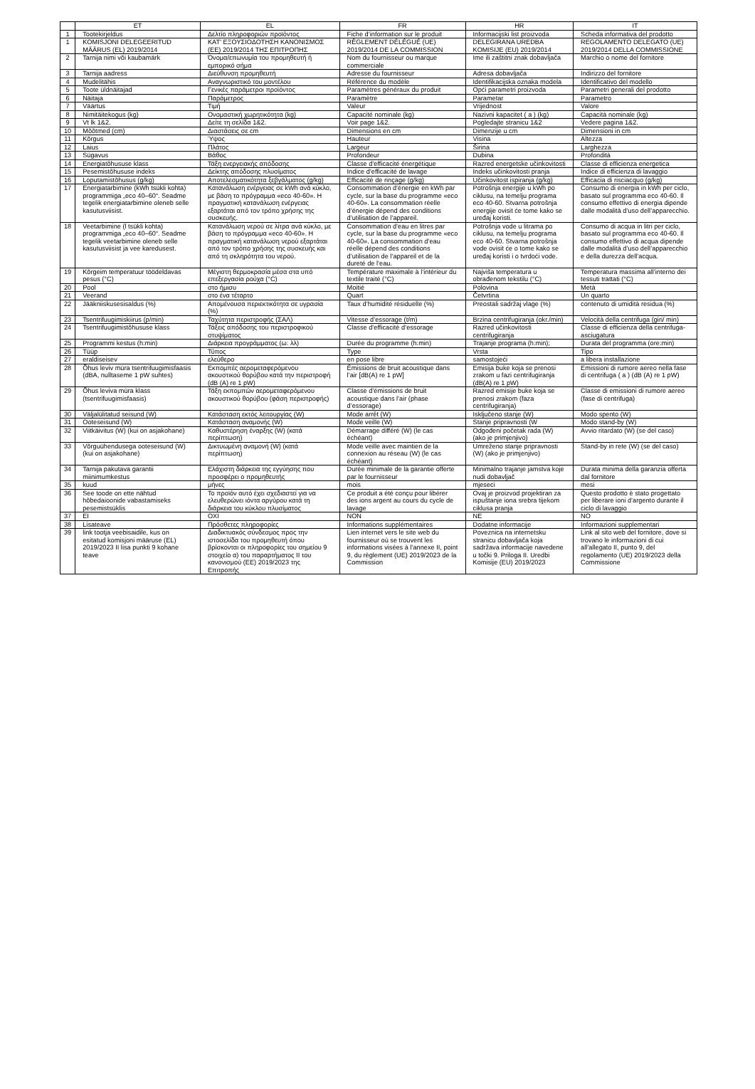| | ET | EL | FR | HR | IT |
| --- | --- | --- | --- | --- | --- |
| 1 | Tootekirjeldus | Δελτίο πληροφοριών προϊόντος | Fiche d’information sur le produit | Informacijski list proizvoda | Scheda informativa del prodotto |
| 1 | KOMISJONI DELEGEERITUD MÄÄRUS (EL) 2019/2014 | ΚΑΤ' ΕΞΟΥΣΙΟΔΟΤΗΣΗ ΚΑΝΟΝΙΣΜΟΣ (ΕΕ) 2019/2014 ΤΗΣ ΕΠΙΤΡΟΠΗΣ | RÈGLEMENT DÉLÉGUÉ (UE) 2019/2014 DE LA COMMISSION | DELEGIRANA UREDBA KOMISIJE (EU) 2019/2014 | REGOLAMENTO DELEGATO (UE) 2019/2014 DELLA COMMISSIONE |
| 2 | Tarnija nimi või kaubamärk | Όνομα/επωνυμία του προμηθευτή ή εμπορικό σήμα | Nom du fournisseur ou marque commerciale | Ime ili zaštitni znak dobavljača | Marchio o nome del fornitore |
| 3 | Tarnija aadress | Διεύθυνση προμηθευτή | Adresse du fournisseur | Adresa dobavljača | Indirizzo del fornitore |
| 4 | Mudelitähis | Αναγνωριστικό του μοντέλου | Référence du modèle | Identifikacijska oznaka modela | Identificativo del modello |
| 5 | Toote üldnäitajad | Γενικές παράμετροι προϊόντος | Paramètres généraux du produit | Opći parametri proizvoda | Parametri generali del prodotto |
| 6 | Näitaja | Παράμετρος | Paramètre | Parametar | Parametro |
| 7 | Väärtus | Τιμή | Valeur | Vrijednost | Valore |
| 8 | Nimitäitekogus (kg) | Ονομαστική χωρητικότητα (kg) | Capacité nominale (kg) | Nazivni kapacitet ( a ) (kg) | Capacità nominale (kg) |
| 9 | Vt lk 1&2. | Δείτε τη σελίδα 1&2. | Voir page 1&2. | Pogledajte stranicu 1&2 | Vedere pagina 1&2. |
| 10 | Mõõtmed (cm) | Διαστάσεις σε cm | Dimensions en cm | Dimenzije u cm | Dimensioni in cm |
| 11 | Kõrgus | Ύψος | Hauteur | Visina | Altezza |
| 12 | Laius | Πλάτος | Largeur | Širina | Larghezza |
| 13 | Sügavus | Βάθος | Profondeur | Dubina | Profondità |
| 14 | Energiatõhususe klass | Τάξη ενεργειακής απόδοσης | Classe d’efficacité énergétique | Razred energetske učinkovitosti | Classe di efficienza energetica |
| 15 | Pesemistõhususe indeks | Δείκτης απόδοσης πλυσίματος | Indice d’efficacité de lavage | Indeks učinkovitosti pranja | Indice di efficienza di lavaggio |
| 16 | Loputamistõhusus (g/kg) | Αποτελεσματικότητα ξεβγάλματος (g/kg) | Efficacité de rinçage (g/kg) | Učinkovitost ispiranja (g/kg) | Efficacia di risciacquo (g/kg) |
| 17 | Energiatarbimine (kWh tsükli kohta) programmiga „eco 40–60“. Seadme tegelik energiatarbimine oleneb selle kasutusviisist. | Κατανάλωση ενέργειας σε kWh ανά κύκλο, με βάση το πρόγραμμα «eco 40-60». Η πραγματική κατανάλωση ενέργειας εξαρτάται από τον τρόπο χρήσης της συσκευής. | Consommation d’énergie en kWh par cycle, sur la base du programme «eco 40-60». La consommation réelle d’énergie dépend des conditions d’utilisation de l’appareil. | Potrošnja energije u kWh po ciklusu, na temelju programa eco 40-60. Stvarna potrošnja energije ovisit će tome kako se uređaj koristi. | Consumo di energia in kWh per ciclo, basato sul programma eco 40-60. Il consumo effettivo di energia dipende dalle modalità d’uso dell’apparecchio. |
| 18 | Veetarbimine (l tsükli kohta) programmiga „eco 40–60“. Seadme tegelik veetarbimine oleneb selle kasutusviisist ja vee karedusest. | Κατανάλωση νερού σε λίτρα ανά κύκλο, με βάση το πρόγραμμα «eco 40-60». Η πραγματική κατανάλωση νερού εξαρτάται από τον τρόπο χρήσης της συσκευής και από τη σκληρότητα του νερού. | Consommation d’eau en litres par cycle, sur la base du programme «eco 40-60». La consommation d’eau réelle dépend des conditions d’utilisation de l’appareil et de la dureté de l’eau. | Potrošnja vode u litrama po ciklusu, na temelju programa eco 40-60. Stvarna potrošnja vode ovisit će o tome kako se uređaj koristi i o tvrdoći vode. | Consumo di acqua in litri per ciclo, basato sul programma eco 40-60. Il consumo effettivo di acqua dipende dalle modalità d’uso dell’apparecchio e della durezza dell’acqua. |
| 19 | Kõrgeim temperatuur töödeldavas pesus (°C) | Μέγιστη θερμοκρασία μέσα στα υπό επεξεργασία ρούχα (°C) | Température maximale à l’intérieur du textile traité (°C) | Najviša temperatura u obrađenom tekstilu (°C) | Temperatura massima all’interno dei tessuti trattati (°C) |
| 20 | Pool | στο ήμισυ | Moitié | Polovina | Metà |
| 21 | Veerand | στο ένα τέταρτο | Quart | Četvrtina | Un quarto |
| 22 | Jääkniiskusesisaldus (%) | Απομένουσα περιεκτικότητα σε υγρασία (%) | Taux d’humidité résiduelle (%) | Preostali sadržaj vlage (%) | contenuto di umidità residua (%) |
| 23 | Tsentrifuugimiskiirus (p/min) | Ταχύτητα περιστροφής (ΣΑΛ) | Vitesse d’essorage (t/m) | Brzina centrifugiranja (okr./min) | Velocità della centrifuga (giri/ min) |
| 24 | Tsentrifuugimistõhususe klass | Τάξεις απόδοσης του περιστροφικού στυψίματος | Classe d’efficacité d’essorage | Razred učinkovitosti centrifugiranja | Classe di efficienza della centrifuga-asciugatura |
| 25 | Programmi kestus (h:min) | Διάρκεια προγράμματος (ω: λλ) | Durée du programme (h:min) | Trajanje programa (h:min); | Durata del programma (ore:min) |
| 26 | Tüüp | Τύπος | Type | Vrsta | Tipo |
| 27 | eraldiseisev | ελεύθερο | en pose libre | samostojeći | a libera installazione |
| 28 | Õhus leviv müra tsentrifuugimisfaasis (dBA, nulltaseme 1 pW suhtes) | Εκπομπές αερομεταφερόμενου ακουστικού θορύβου κατά την περιστροφή (dB (A) re 1 pW) | Émissions de bruit acoustique dans l’air [dB(A) re 1 pW] | Emisija buke koja se prenosi zrakom u fazi centrifugiranja (dB(A) re 1 pW) | Emissioni di rumore aereo nella fase di centrifuga ( a ) (dB (A) re 1 pW) |
| 29 | Õhus leviva müra klass (tsentrifuugimisfaasis) | Τάξη εκπομπών αερομεταφερόμενου ακουστικού θορύβου (φάση περιστροφής) | Classe d’émissions de bruit acoustique dans l’air (phase d’essorage) | Razred emisije buke koja se prenosi zrakom (faza centrifugiranja) | Classe di emissioni di rumore aereo (fase di centrifuga) |
| 30 | Väljalülitatud seisund (W) | Κατάσταση εκτός λειτουργίας (W) | Mode arrêt (W) | Isključeno stanje (W) | Modo spento (W) |
| 31 | Ooteseisund (W) | Κατάσταση αναμονής (W) | Mode veille (W) | Stanje pripravnosti (W | Modo stand-by (W) |
| 32 | Viitkäivitus (W) (kui on asjakohane) | Καθυστέρηση έναρξης (W) (κατά περίπτωση) | Démarrage différé (W) (le cas échéant) | Odgođeni početak rada (W) (ako je primjenjivo) | Avvio ritardato (W) (se del caso) |
| 33 | Võrguühendusega ooteseisund (W) (kui on asjakohane) | Δικτυωμένη αναμονή (W) (κατά περίπτωση) | Mode veille avec maintien de la connexion au réseau (W) (le cas échéant) | Umreženo stanje pripravnosti (W) (ako je primjenjivo) | Stand-by in rete (W) (se del caso) |
| 34 | Tarnija pakutava garantii miinimumkestus | Ελάχιστη διάρκεια της εγγύησης που προσφέρει ο προμηθευτής | Durée minimale de la garantie offerte par le fournisseur | Minimalno trajanje jamstva koje nudi dobavljač | Durata minima della garanzia offerta dal fornitore |
| 35 | kuud | μήνες | mois | mjeseci | mesi |
| 36 | See toode on ette nähtud hõbedaioonide vabastamiseks pesemistsüklis | Το προϊόν αυτό έχει σχεδιαστεί για να ελευθερώνει ιόντα αργύρου κατά τη διάρκεια του κύκλου πλυσίματος | Ce produit a été conçu pour libérer des ions argent au cours du cycle de lavage | Ovaj je proizvod projektiran za ispuštanje iona srebra tijekom ciklusa pranja | Questo prodotto è stato progettato per liberare ioni d’argento durante il ciclo di lavaggio |
| 37 | EI | ΟΧΙ | NON | NE | NO |
| 38 | Lisateave | Πρόσθετες πληροφορίες | Informations supplémentaires | Dodatne informacije | Informazioni supplementari |
| 39 | link tootja veebisaidile, kus on esitatud komisjoni määruse (EL) 2019/2023 II lisa punkti 9 kohane teave | Διαδικτυακός σύνδεσμος προς την ιστοσελίδα του προμηθευτή όπου βρίσκονται οι πληροφορίες του σημείου 9 στοιχείο α) του παραρτήματος II του κανονισμού (ΕΕ) 2019/2023 της Επιτροπής | Lien internet vers le site web du fournisseur où se trouvent les informations visées à l’annexe II, point 9, du règlement (UE) 2019/2023 de la Commission | Poveznica na internetsku stranicu dobavljača koja sadržava informacije navedene u točki 9. Priloga II. Uredbi Komisije (EU) 2019/2023 | Link al sito web del fornitore, dove si trovano le informazioni di cui all’allegato II, punto 9, del regolamento (UE) 2019/2023 della Commissione |